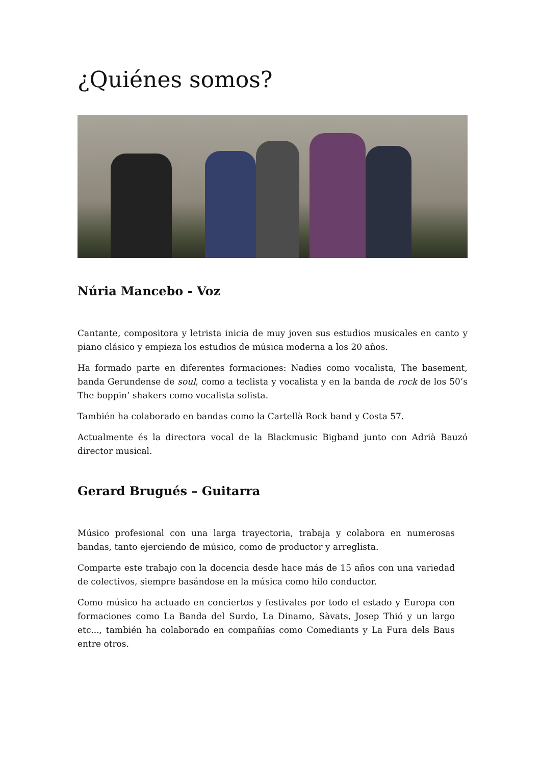¿Quiénes somos?
Núria Mancebo - Voz
Cantante, compositora y letrista inicia de muy joven sus estudios musicales en canto y piano clásico y empieza los estudios de música moderna a los 20 años.
Ha formado parte en diferentes formaciones: Nadies como vocalista, The basement, banda Gerundense de soul, como a teclista y vocalista y en la banda de rock de los 50’s The boppin’ shakers como vocalista solista.
También ha colaborado en bandas como la Cartellà Rock band y Costa 57.
Actualmente és la directora vocal de la Blackmusic Bigband junto con Adrià Bauzó director musical.
Gerard Brugués – Guitarra
Músico profesional con una larga trayectoria, trabaja y colabora en numerosas bandas, tanto ejerciendo de músico, como de productor y arreglista.
Comparte este trabajo con la docencia desde hace más de 15 años con una variedad de colectivos, siempre basándose en la música como hilo conductor.
Como músico ha actuado en conciertos y festivales por todo el estado y Europa con formaciones como La Banda del Surdo, La Dinamo, Sàvats, Josep Thió y un largo etc..., también ha colaborado en compañías como Comediants y La Fura dels Baus entre otros.